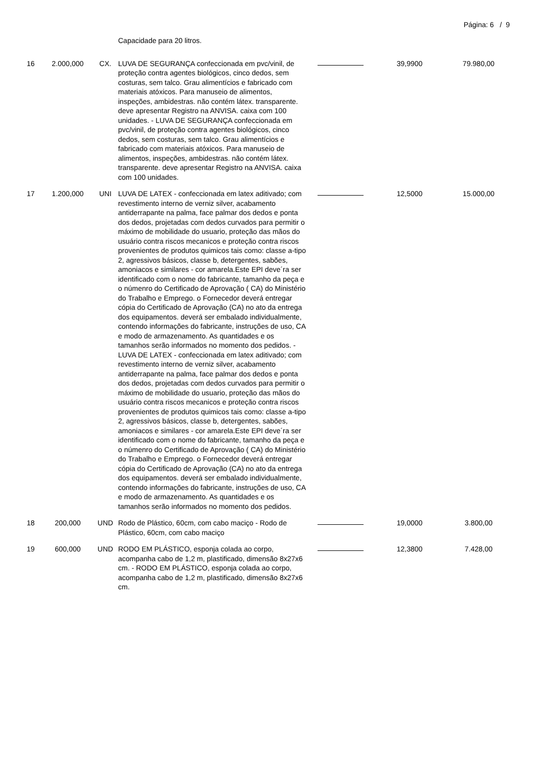Página: 6 / 9
| | | | Capacidade para 20 litros. | | | |
| 16 | 2.000,000 | CX. | LUVA DE SEGURANÇA confeccionada em pvc/vinil, de proteção contra agentes biológicos, cinco dedos, sem costuras, sem talco. Grau alimentícios e fabricado com materiais atóxicos. Para manuseio de alimentos, inspeções, ambidestras. não contém látex. transparente. deve apresentar Registro na ANVISA. caixa com 100 unidades. - LUVA DE SEGURANÇA confeccionada em pvc/vinil, de proteção contra agentes biológicos, cinco dedos, sem costuras, sem talco. Grau alimentícios e fabricado com materiais atóxicos. Para manuseio de alimentos, inspeções, ambidestras. não contém látex. transparente. deve apresentar Registro na ANVISA. caixa com 100 unidades. | | 39,9900 | 79.980,00 |
| 17 | 1.200,000 | UNI | LUVA DE LATEX - confeccionada em latex aditivado; com revestimento interno de verniz silver, acabamento antiderrapante na palma, face palmar dos dedos e ponta dos dedos, projetadas com dedos curvados para permitir o máximo de mobilidade do usuario, proteção das mãos do usuário contra riscos mecanicos e proteção contra riscos provenientes de produtos quimicos tais como: classe a-tipo 2, agressivos básicos, classe b, detergentes, sabões, amoniacos e similares - cor amarela.Este EPI deve´ra ser identificado com o nome do fabricante, tamanho da peça e o númenro do Certificado de Aprovação ( CA) do Ministério do Trabalho e Emprego. o Fornecedor deverá entregar cópia do Certificado de Aprovação (CA) no ato da entrega dos equipamentos. deverá ser embalado individualmente, contendo informações do fabricante, instruções de uso, CA e modo de armazenamento. As quantidades e os tamanhos serão informados no momento dos pedidos. - LUVA DE LATEX - confeccionada em latex aditivado; com revestimento interno de verniz silver, acabamento antiderrapante na palma, face palmar dos dedos e ponta dos dedos, projetadas com dedos curvados para permitir o máximo de mobilidade do usuario, proteção das mãos do usuário contra riscos mecanicos e proteção contra riscos provenientes de produtos quimicos tais como: classe a-tipo 2, agressivos básicos, classe b, detergentes, sabões, amoniacos e similares - cor amarela.Este EPI deve´ra ser identificado com o nome do fabricante, tamanho da peça e o númenro do Certificado de Aprovação ( CA) do Ministério do Trabalho e Emprego. o Fornecedor deverá entregar cópia do Certificado de Aprovação (CA) no ato da entrega dos equipamentos. deverá ser embalado individualmente, contendo informações do fabricante, instruções de uso, CA e modo de armazenamento. As quantidades e os tamanhos serão informados no momento dos pedidos. | | 12,5000 | 15.000,00 |
| 18 | 200,000 | UND | Rodo de Plástico, 60cm, com cabo maciço - Rodo de Plástico, 60cm, com cabo maciço | | 19,0000 | 3.800,00 |
| 19 | 600,000 | UND | RODO EM PLÁSTICO, esponja colada ao corpo, acompanha cabo de 1,2 m, plastificado, dimensão 8x27x6 cm. - RODO EM PLÁSTICO, esponja colada ao corpo, acompanha cabo de 1,2 m, plastificado, dimensão 8x27x6 cm. | | 12,3800 | 7.428,00 |